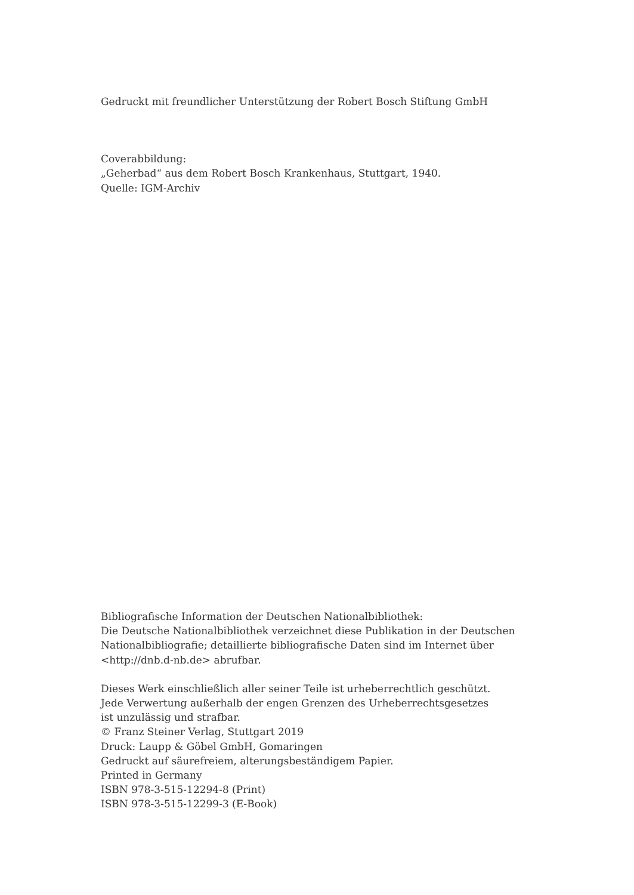Gedruckt mit freundlicher Unterstützung der Robert Bosch Stiftung GmbH
Coverabbildung:
„Geherbad“ aus dem Robert Bosch Krankenhaus, Stuttgart, 1940.
Quelle: IGM-Archiv
Bibliografische Information der Deutschen Nationalbibliothek:
Die Deutsche Nationalbibliothek verzeichnet diese Publikation in der Deutschen
Nationalbibliografie; detaillierte bibliografische Daten sind im Internet über
<http://dnb.d-nb.de> abrufbar.
Dieses Werk einschließlich aller seiner Teile ist urheberrechtlich geschützt.
Jede Verwertung außerhalb der engen Grenzen des Urheberrechtsgesetzes
ist unzulässig und strafbar.
© Franz Steiner Verlag, Stuttgart 2019
Druck: Laupp & Göbel GmbH, Gomaringen
Gedruckt auf säurefreiem, alterungsbeständigem Papier.
Printed in Germany
ISBN 978-3-515-12294-8 (Print)
ISBN 978-3-515-12299-3 (E-Book)